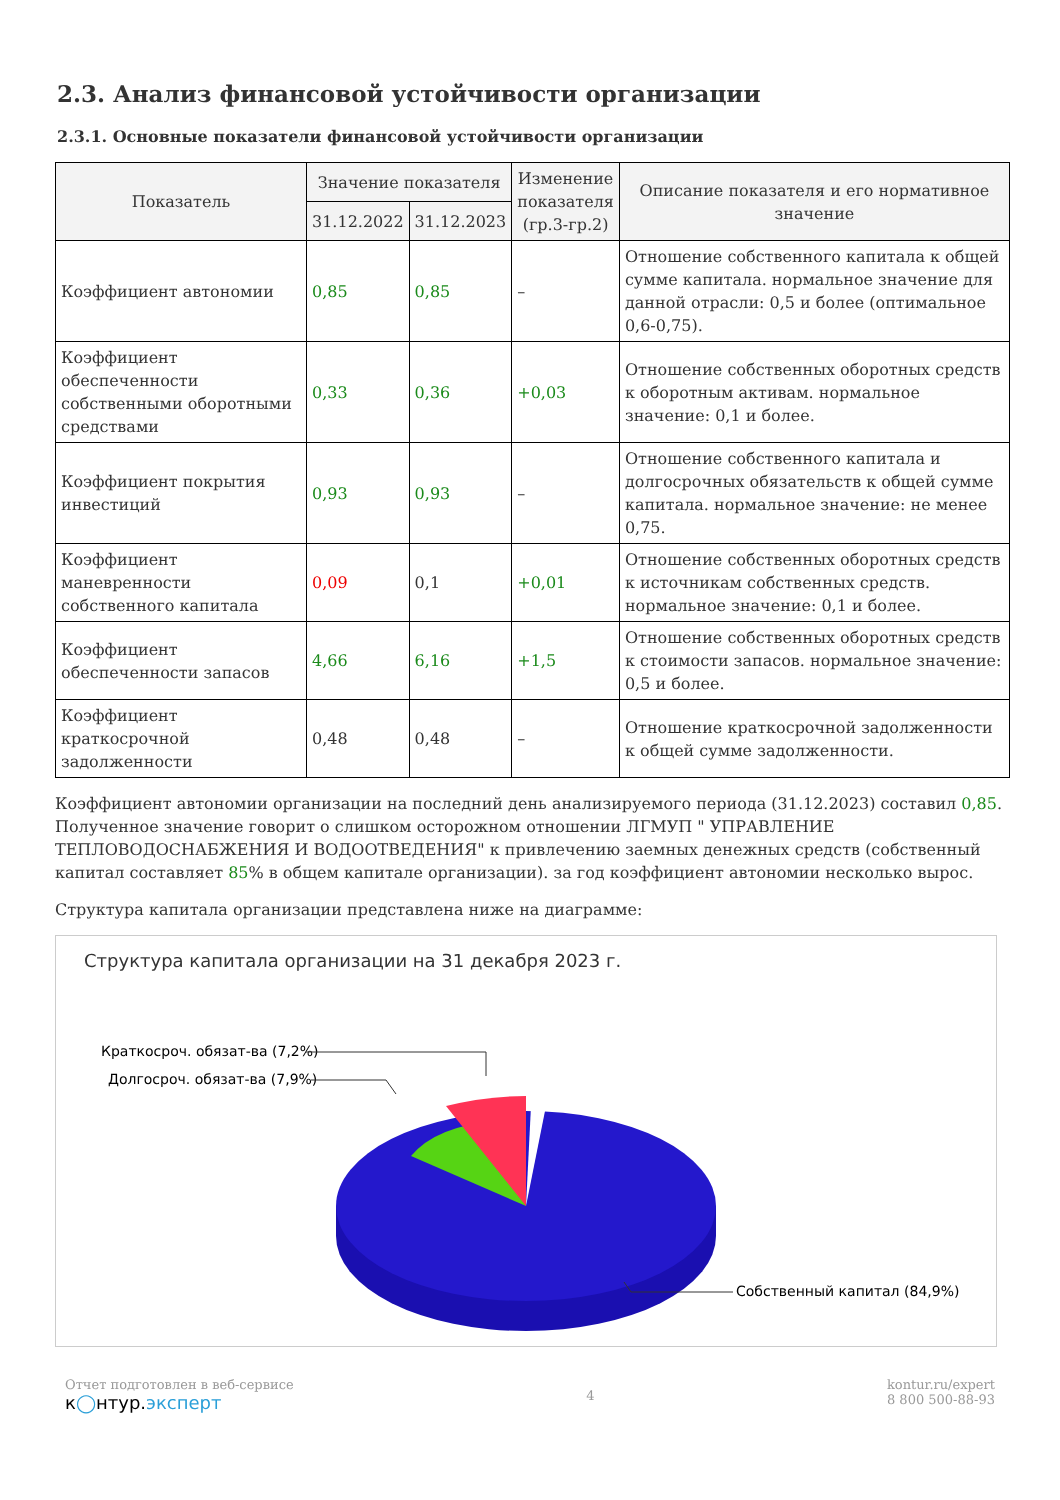2.3. Анализ финансовой устойчивости организации
2.3.1. Основные показатели финансовой устойчивости организации
| Показатель | Значение показателя | | Изменение показателя (гр.3-гр.2) | Описание показателя и его нормативное значение |
| --- | --- | --- | --- | --- |
| | 31.12.2022 | 31.12.2023 | | |
| Коэффициент автономии | 0,85 | 0,85 | – | Отношение собственного капитала к общей сумме капитала. нормальное значение для данной отрасли: 0,5 и более (оптимальное 0,6-0,75). |
| Коэффициент обеспеченности собственными оборотными средствами | 0,33 | 0,36 | +0,03 | Отношение собственных оборотных средств к оборотным активам. нормальное значение: 0,1 и более. |
| Коэффициент покрытия инвестиций | 0,93 | 0,93 | – | Отношение собственного капитала и долгосрочных обязательств к общей сумме капитала. нормальное значение: не менее 0,75. |
| Коэффициент маневренности собственного капитала | 0,09 | 0,1 | +0,01 | Отношение собственных оборотных средств к источникам собственных средств. нормальное значение: 0,1 и более. |
| Коэффициент обеспеченности запасов | 4,66 | 6,16 | +1,5 | Отношение собственных оборотных средств к стоимости запасов. нормальное значение: 0,5 и более. |
| Коэффициент краткосрочной задолженности | 0,48 | 0,48 | – | Отношение краткосрочной задолженности к общей сумме задолженности. |
Коэффициент автономии организации на последний день анализируемого периода (31.12.2023) составил 0,85. Полученное значение говорит о слишком осторожном отношении ЛГМУП " УПРАВЛЕНИЕ ТЕПЛОВОДОСНАБЖЕНИЯ И ВОДООТВЕДЕНИЯ" к привлечению заемных денежных средств (собственный капитал составляет 85% в общем капитале организации). за год коэффициент автономии несколько вырос.
Структура капитала организации представлена ниже на диаграмме:
Структура капитала организации на 31 декабря 2023 г.
Краткосроч. обязат-ва (7,2%)
Долгосроч. обязат-ва (7,9%)
Собственный капитал (84,9%)
Отчет подготовлен в веб-сервисе
к◯нтур.эксперт
4 kontur.ru/expert
8 800 500-88-93